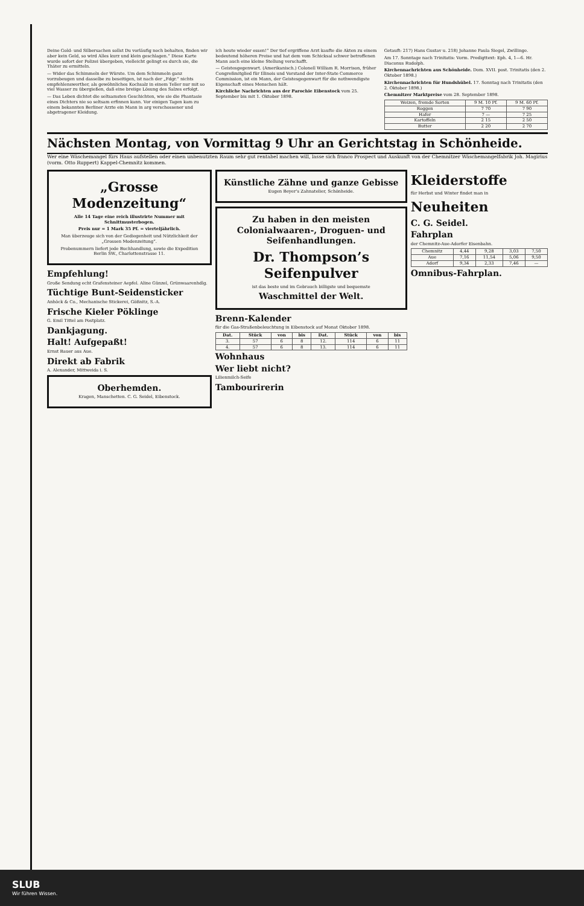Deine Gold- und Silbersachen sollst Du vorläufig noch behalten, finden wir aber kein Geld, so wird Alles kurz und klein geschlagen.“ Diese Karte wurde sofort der Polizei übergeben, vielleicht gelingt es durch sie, die Thäter zu ermitteln.
— Wider das Schimmeln der Würste. Um dem Schimmeln ganz vorzubeugen und dasselbe zu beseitigen, ist nach der „Fdgr.“ nichts empfehlenswerther, als gewöhnliches Kochsalz in einem Teller nur mit so viel Wasser zu übergießen, daß eine breiige Lösung des Salzes erfolgt.
— Das Leben dichtet die seltsamsten Geschichten, wie sie die Phantasie eines Dichters nie so seltsam erfinnen kann. Vor einigen Tagen kam zu einem bekannten Berliner Arzte ein Mann in arg verschossener und abgetragener Kleidung.
ich heute wieder essen!“ Der tief ergriffene Arzt kaufte die Akten zu einem bedeutend höheren Preise und hat dem vom Schicksal schwer betroffenen Mann auch eine kleine Stellung verschafft.
— Geistesgegenwart. (Amerikanisch.) Colonell William R. Morrison, früher Congreßmitglied für Illinois und Vorstand der Inter-State Commerce Commission, ist ein Mann, der Geistesgegenwart für die nothwendigste Eigenschaft eines Menschen hält.
Kirchliche Nachrichten aus der Parochie Eibenstock vom 25. September bis mit 1. Oktober 1898.
Getauft: 217) Hans Gustav u. 218) Johanne Paula Siegel, Zwillinge.
Am 17. Sonntage nach Trinitatis: Vorm. Predigttext: Eph. 4, 1—6. Hr. Diaconus Rudolph.
Kirchennachrichten aus Schönheide. Dom. XVII. post. Trinitatis (den 2. Oktober 1898.)
Kirchennachrichten für Hundshübel. 17. Sonntag nach Trinitatis (den 2. Oktober 1898.)
Chemnitzer Marktpreise vom 28. September 1898.
| Weizen, fremde Sorten | 9 M. 10 Pf. | 9 M. 60 Pf. |
| Roggen | 7 70 | 7 90 |
| Hafer | 7 — | 7 25 |
| Kartoffeln | 2 15 | 2 50 |
| Butter | 2 20 | 2 70 |
Nächsten Montag, von Vormittag 9 Uhr an Gerichtstag in Schönheide.
Wer eine Wäschemangel fürs Haus aufstellen oder einen unbenutzten Raum sehr gut rentabel machen will, lasse sich franco Prospect und Auskunft von der Chemnitzer Wäschemangelfabrik Joh. Magirius (vorm. Otto Ruppert) Kappel-Chemnitz kommen.
„Grosse Modenzeitung“
Alle 14 Tage eine reich illustrirte Nummer mit Schnittmusterbogen.
Preis nur = 1 Mark 35 Pf. = vierteljährlich.
Man überzeuge sich von der Gediegenheit und Nützlichkeit der „Grossen Modenzeitung“.
Probenummern liefert jede Buchhandlung, sowie die Expedition Berlin SW., Charlottenstrasse 11.
Empfehlung!
Große Sendung echt Grafensteiner Aepfel. Aline Günzel, Grünwaarenhdlg.
Tüchtige Bunt-Seidensticker
Anhöck & Co., Mechanische Stickerei, Gößnitz, S.-A.
Frische Kieler Pöklinge
G. Emil Tittel am Postplatz.
Dankjagung.
Halt! Aufgepaßt!
Ernst Bauer aus Aue.
Direkt ab Fabrik
A. Alexander, Mittweida i. S.
Oberhemden.
Kragen, Manschetten. C. G. Seidel, Eibenstock.
Künstliche Zähne und ganze Gebisse
Eugen Beyer’s Zahnatelier, Schönheide.
Zu haben in den meisten Colonialwaaren-, Droguen- und Seifenhandlungen.
Dr. Thompson’s Seifenpulver
ist das beste und im Gebrauch billigste und bequemste
Waschmittel der Welt.
Brenn-Kalender
für die Gas-Straßenbeleuchtung in Eibenstock auf Monat Oktober 1898.
| Dat. | Stück | von | bis | Dat. | Stück | von | bis |
| --- | --- | --- | --- | --- | --- | --- | --- |
| 3. | 57 | 6 | 8 | 12. | 114 | 6 | 11 |
| 4. | 57 | 6 | 8 | 13. | 114 | 6 | 11 |
Wohnhaus
Wer liebt nicht?
Lilienmilch-Seife
Tambourirerin
Kleiderstoffe
für Herbst und Winter findet man in
Neuheiten
C. G. Seidel.
Fahrplan
der Chemnitz-Aue-Adorfer Eisenbahn.
| Chemnitz | 4,44 | 9,28 | 3,03 | 7,50 |
| Aue | 7,16 | 11,54 | 5,06 | 9,50 |
| Adorf | 9,34 | 2,33 | 7,46 | — |
Omnibus-Fahrplan.
SLUB
Wir führen Wissen.